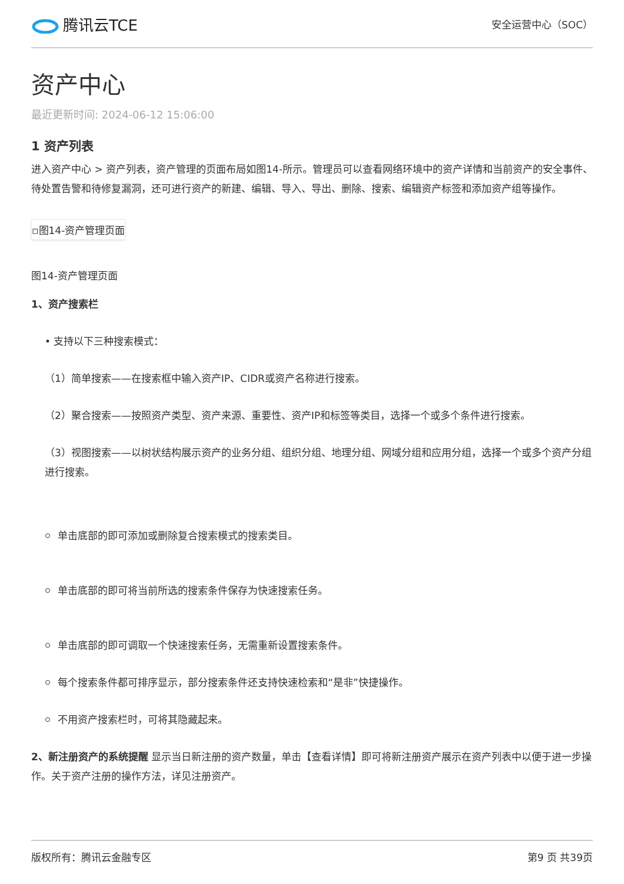腾讯云TCE
安全运营中心（SOC）
资产中心
最近更新时间: 2024-06-12 15:06:00
1 资产列表
进入资产中心 > 资产列表，资产管理的页面布局如图14-所示。管理员可以查看网络环境中的资产详情和当前资产的安全事件、待处置告警和待修复漏洞，还可进行资产的新建、编辑、导入、导出、删除、搜索、编辑资产标签和添加资产组等操作。
▫图14-资产管理页面
图14-资产管理页面
1、资产搜索栏
• 支持以下三种搜索模式：
（1）简单搜索——在搜索框中输入资产IP、CIDR或资产名称进行搜索。
（2）聚合搜索——按照资产类型、资产来源、重要性、资产IP和标签等类目，选择一个或多个条件进行搜索。
（3）视图搜索——以树状结构展示资产的业务分组、组织分组、地理分组、网域分组和应用分组，选择一个或多个资产分组进行搜索。
单击底部的即可添加或删除复合搜索模式的搜索类目。
单击底部的即可将当前所选的搜索条件保存为快速搜索任务。
单击底部的即可调取一个快速搜索任务，无需重新设置搜索条件。
每个搜索条件都可排序显示，部分搜索条件还支持快速检索和“是非”快捷操作。
不用资产搜索栏时，可将其隐藏起来。
2、新注册资产的系统提醒 显示当日新注册的资产数量，单击【查看详情】即可将新注册资产展示在资产列表中以便于进一步操作。关于资产注册的操作方法，详见注册资产。
版权所有：腾讯云金融专区 第9 页 共39页